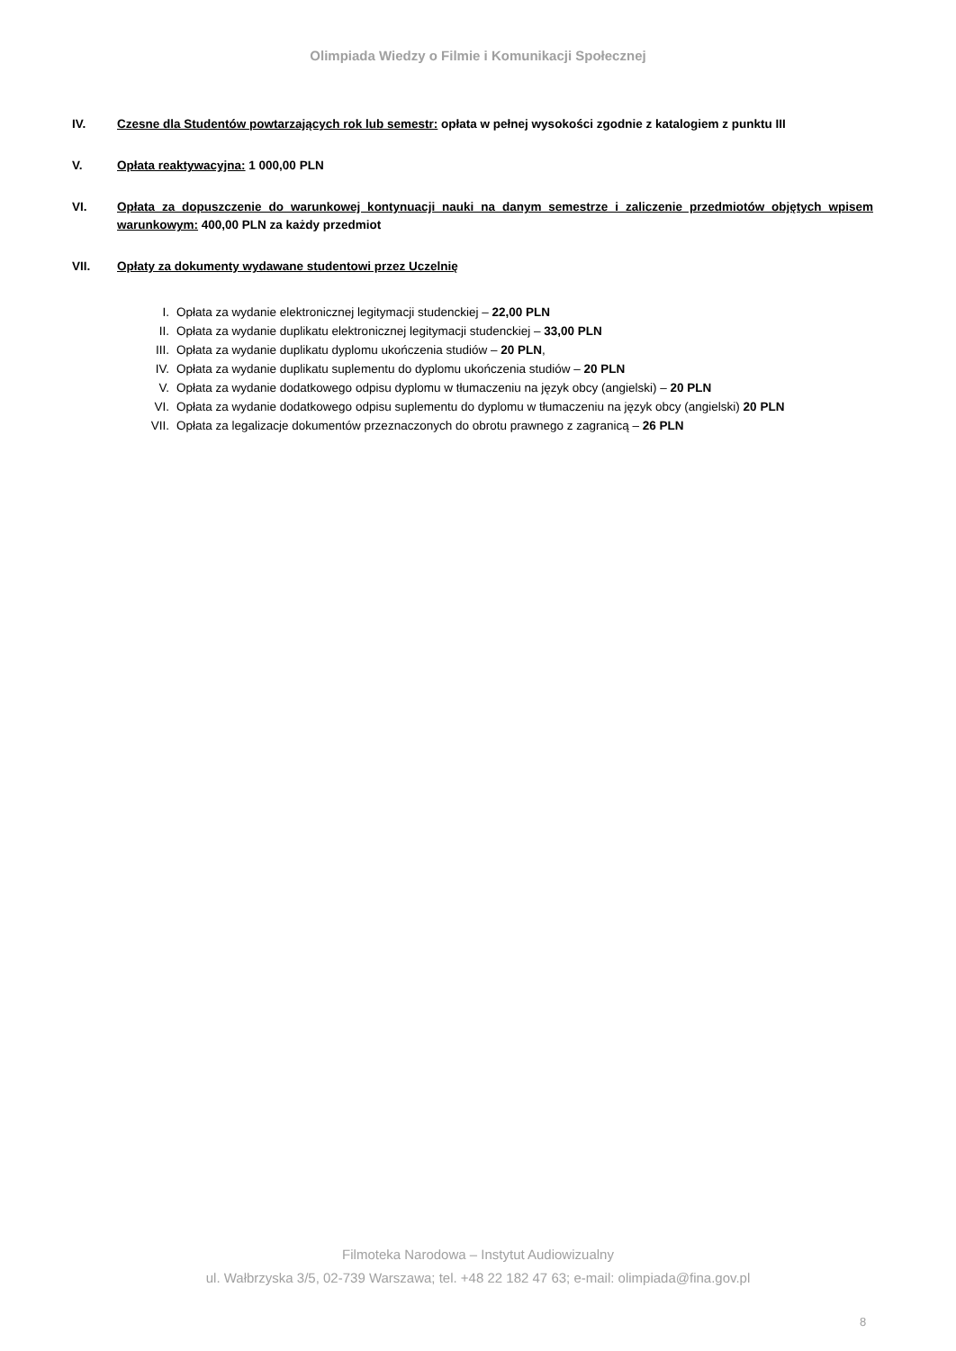Olimpiada Wiedzy o Filmie i Komunikacji Społecznej
IV. Czesne dla Studentów powtarzających rok lub semestr: opłata w pełnej wysokości zgodnie z katalogiem z punktu III
V. Opłata reaktywacyjna: 1 000,00 PLN
VI. Opłata za dopuszczenie do warunkowej kontynuacji nauki na danym semestrze i zaliczenie przedmiotów objętych wpisem warunkowym: 400,00 PLN za każdy przedmiot
VII. Opłaty za dokumenty wydawane studentowi przez Uczelnię
I. Opłata za wydanie elektronicznej legitymacji studenckiej – 22,00 PLN
II. Opłata za wydanie duplikatu elektronicznej legitymacji studenckiej – 33,00 PLN
III. Opłata za wydanie duplikatu dyplomu ukończenia studiów – 20 PLN,
IV. Opłata za wydanie duplikatu suplementu do dyplomu ukończenia studiów – 20 PLN
V. Opłata za wydanie dodatkowego odpisu dyplomu w tłumaczeniu na język obcy (angielski) – 20 PLN
VI. Opłata za wydanie dodatkowego odpisu suplementu do dyplomu w tłumaczeniu na język obcy (angielski) 20 PLN
VII. Opłata za legalizacje dokumentów przeznaczonych do obrotu prawnego z zagranicą – 26 PLN
Filmoteka Narodowa – Instytut Audiowizualny
ul. Wałbrzyska 3/5, 02-739 Warszawa; tel. +48 22 182 47 63; e-mail: olimpiada@fina.gov.pl
8